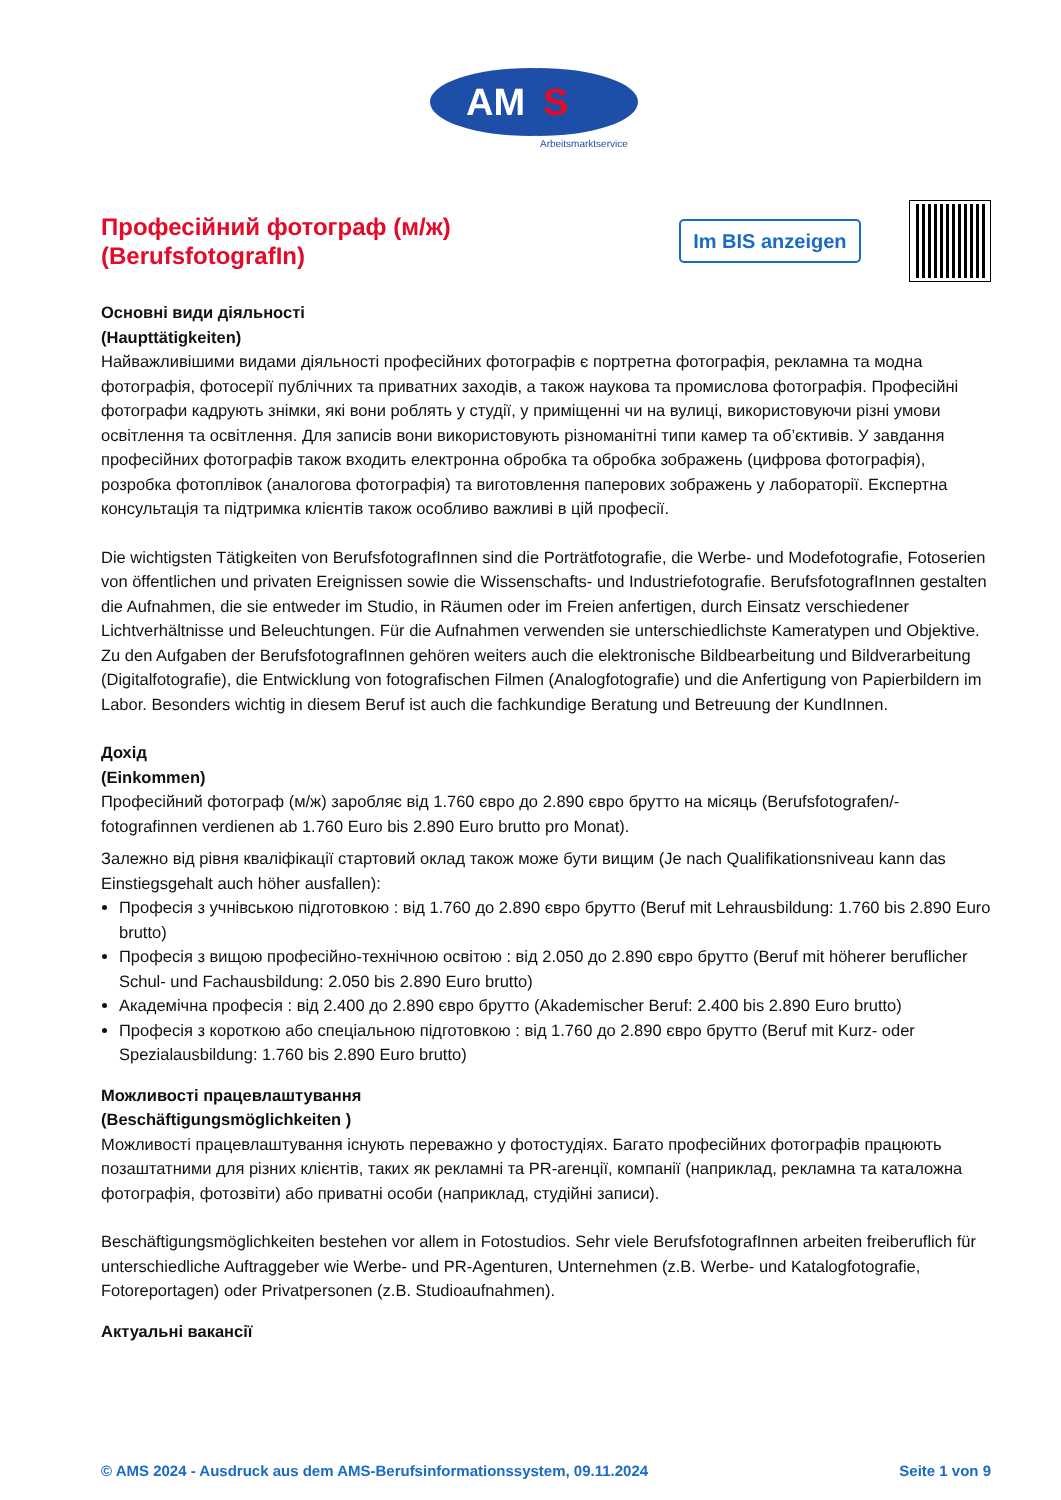AM
S
Arbeitsmarktservice
Професійний фотограф (м/ж)
(BerufsfotografIn)
Im BIS anzeigen
Основні види діяльності
(Haupttätigkeiten)
Найважливішими видами діяльності професійних фотографів є портретна фотографія, рекламна та модна фотографія, фотосерії публічних та приватних заходів, а також наукова та промислова фотографія. Професійні фотографи кадрують знімки, які вони роблять у студії, у приміщенні чи на вулиці, використовуючи різні умови освітлення та освітлення. Для записів вони використовують різноманітні типи камер та об’єктивів. У завдання професійних фотографів також входить електронна обробка та обробка зображень (цифрова фотографія), розробка фотоплівок (аналогова фотографія) та виготовлення паперових зображень у лабораторії. Експертна консультація та підтримка клієнтів також особливо важливі в цій професії.
Die wichtigsten Tätigkeiten von BerufsfotografInnen sind die Porträtfotografie, die Werbe- und Modefotografie, Fotoserien von öffentlichen und privaten Ereignissen sowie die Wissenschafts- und Industriefotografie. BerufsfotografInnen gestalten die Aufnahmen, die sie entweder im Studio, in Räumen oder im Freien anfertigen, durch Einsatz verschiedener Lichtverhältnisse und Beleuchtungen. Für die Aufnahmen verwenden sie unterschiedlichste Kameratypen und Objektive. Zu den Aufgaben der BerufsfotografInnen gehören weiters auch die elektronische Bildbearbeitung und Bildverarbeitung (Digitalfotografie), die Entwicklung von fotografischen Filmen (Analogfotografie) und die Anfertigung von Papierbildern im Labor. Besonders wichtig in diesem Beruf ist auch die fachkundige Beratung und Betreuung der KundInnen.
Дохід
(Einkommen)
Професійний фотограф (м/ж) заробляє від 1.760 євро до 2.890 євро брутто на місяць (Berufsfotografen/-fotografinnen verdienen ab 1.760 Euro bis 2.890 Euro brutto pro Monat).
Залежно від рівня кваліфікації стартовий оклад також може бути вищим (Je nach Qualifikationsniveau kann das Einstiegsgehalt auch höher ausfallen):
Професія з учнівською підготовкою : від 1.760 до 2.890 євро брутто (Beruf mit Lehrausbildung: 1.760 bis 2.890 Euro brutto)
Професія з вищою професійно-технічною освітою : від 2.050 до 2.890 євро брутто (Beruf mit höherer beruflicher Schul- und Fachausbildung: 2.050 bis 2.890 Euro brutto)
Академічна професія : від 2.400 до 2.890 євро брутто (Akademischer Beruf: 2.400 bis 2.890 Euro brutto)
Професія з короткою або спеціальною підготовкою : від 1.760 до 2.890 євро брутто (Beruf mit Kurz- oder Spezialausbildung: 1.760 bis 2.890 Euro brutto)
Можливості працевлаштування
(Beschäftigungsmöglichkeiten )
Можливості працевлаштування існують переважно у фотостудіях. Багато професійних фотографів працюють позаштатними для різних клієнтів, таких як рекламні та PR-агенції, компанії (наприклад, рекламна та каталожна фотографія, фотозвіти) або приватні особи (наприклад, студійні записи).
Beschäftigungsmöglichkeiten bestehen vor allem in Fotostudios. Sehr viele BerufsfotografInnen arbeiten freiberuflich für unterschiedliche Auftraggeber wie Werbe- und PR-Agenturen, Unternehmen (z.B. Werbe- und Katalogfotografie, Fotoreportagen) oder Privatpersonen (z.B. Studioaufnahmen).
Актуальні вакансії
© AMS 2024 - Ausdruck aus dem AMS-Berufsinformationssystem, 09.11.2024 Seite 1 von 9